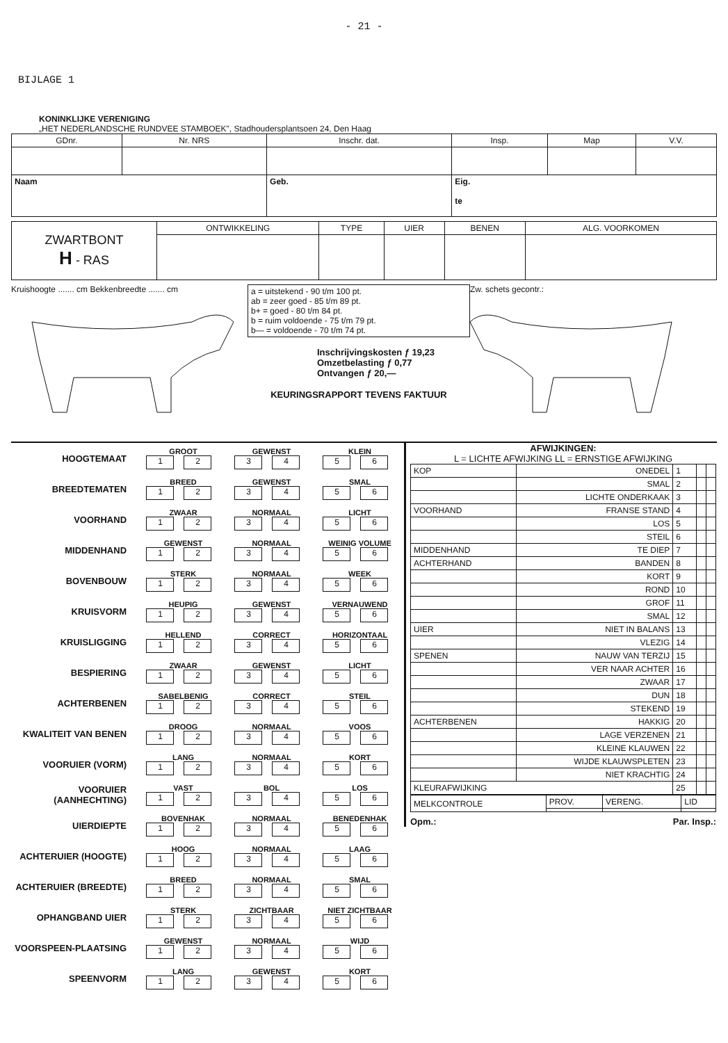- 21 -
BIJLAGE 1
KONINKLIJKE VERENIGING
„HET NEDERLANDSCHE RUNDVEE STAMBOEK", Stadhoudersplantsoen 24, Den Haag
| GDnr. | Nr. NRS | Inschr. dat. | Insp. | Map | V.V. |
| --- | --- | --- | --- | --- | --- |
| Naam | | Geb. | Eig. te | | |
| ZWARTBONT H - RAS | ONTWIKKELING | TYPE | UIER | BENEN | ALG. VOORKOMEN |
Kruishoogte ....... cm Bekkenbreedte ....... cm
| a = uitstekend - 90 t/m 100 pt. ab = zeer goed - 85 t/m 89 pt. b+ = goed - 80 t/m 84 pt. b = ruim voldoende - 75 t/m 79 pt. b— = voldoende - 70 t/m 74 pt. |
Inschrijvingskosten ƒ 19,23
Omzetbelasting ƒ 0,77
Ontvangen ƒ 20,—
KEURINGSRAPPORT TEVENS FAKTUUR
Zw. schets gecontr.:
HOOGTEMAAT GROOT
1 2 GEWENST
3 4 KLEIN
5 6
BREEDTEMATEN BREED
1 2 GEWENST
3 4 SMAL
5 6
VOORHAND ZWAAR
1 2 NORMAAL
3 4 LICHT
5 6
MIDDENHAND GEWENST
1 2 NORMAAL
3 4 WEINIG VOLUME
5 6
BOVENBOUW STERK
1 2 NORMAAL
3 4 WEEK
5 6
KRUISVORM HEUPIG
1 2 GEWENST
3 4 VERNAUWEND
5 6
KRUISLIGGING HELLEND
1 2 CORRECT
3 4 HORIZONTAAL
5 6
BESPIERING ZWAAR
1 2 GEWENST
3 4 LICHT
5 6
ACHTERBENEN SABELBENIG
1 2 CORRECT
3 4 STEIL
5 6
KWALITEIT VAN BENEN DROOG
1 2 NORMAAL
3 4 VOOS
5 6
VOORUIER (VORM) LANG
1 2 NORMAAL
3 4 KORT
5 6
VOORUIER (AANHECHTING) VAST
1 2 BOL
3 4 LOS
5 6
UIERDIEPTE BOVENHAK
1 2 NORMAAL
3 4 BENEDENHAK
5 6
ACHTERUIER (HOOGTE) HOOG
1 2 NORMAAL
3 4 LAAG
5 6
ACHTERUIER (BREEDTE) BREED
1 2 NORMAAL
3 4 SMAL
5 6
OPHANGBAND UIER STERK
1 2 ZICHTBAAR
3 4 NIET ZICHTBAAR
5 6
VOORSPEEN-PLAATSING GEWENST
1 2 NORMAAL
3 4 WIJD
5 6
SPEENVORM LANG
1 2 GEWENST
3 4 KORT
5 6
AFWIJKINGEN:
L = LICHTE AFWIJKING LL = ERNSTIGE AFWIJKING
| KOP | ONEDEL | 1 | | |
| | SMAL | 2 | | |
| | LICHTE ONDERKAAK | 3 | | |
| VOORHAND | FRANSE STAND | 4 | | |
| | LOS | 5 | | |
| | STEIL | 6 | | |
| MIDDENHAND | TE DIEP | 7 | | |
| ACHTERHAND | BANDEN | 8 | | |
| | KORT | 9 | | |
| | ROND | 10 | | |
| | GROF | 11 | | |
| | SMAL | 12 | | |
| UIER | NIET IN BALANS | 13 | | |
| | VLEZIG | 14 | | |
| SPENEN | NAUW VAN TERZIJ | 15 | | |
| | VER NAAR ACHTER | 16 | | |
| | ZWAAR | 17 | | |
| | DUN | 18 | | |
| | STEKEND | 19 | | |
| ACHTERBENEN | HAKKIG | 20 | | |
| | LAGE VERZENEN | 21 | | |
| | KLEINE KLAUWEN | 22 | | |
| | WIJDE KLAUWSPLETEN | 23 | | |
| | NIET KRACHTIG | 24 | | |
| KLEURAFWIJKING | | 25 | | |
| MELKCONTROLE | PROV. | VERENG. | LID |
Opm.: Par. Insp.: